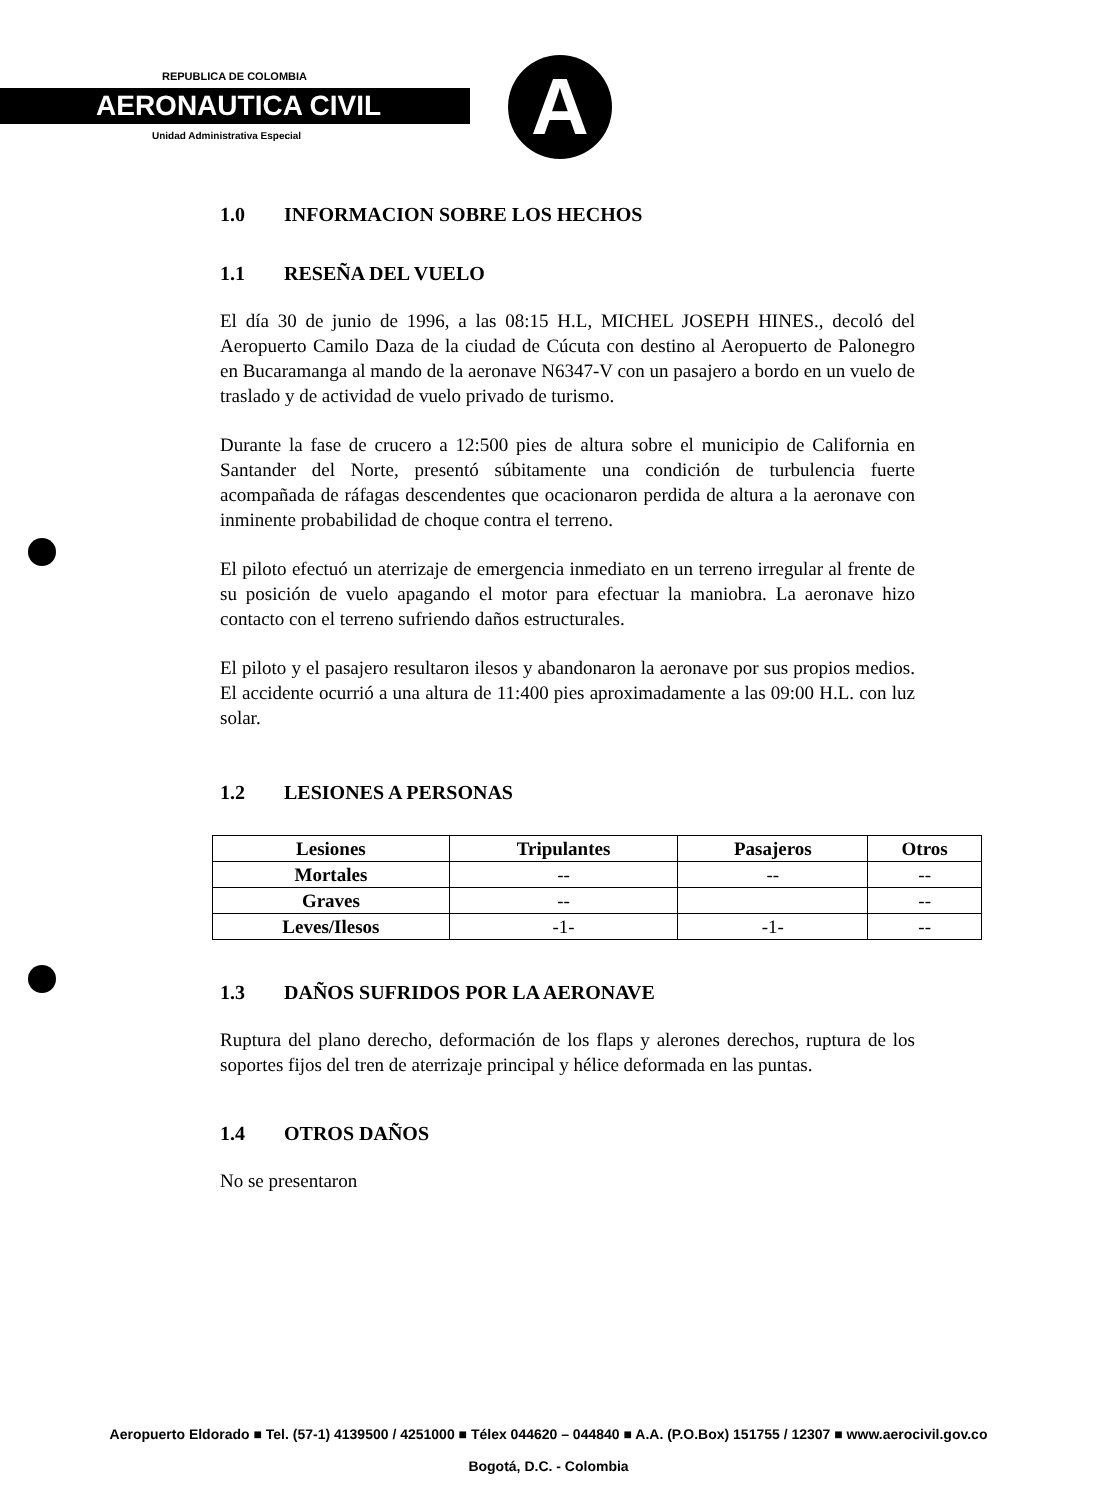REPUBLICA DE COLOMBIA
AERONAUTICA CIVIL
Unidad Administrativa Especial A
1.0 INFORMACION SOBRE LOS HECHOS
1.1 RESEÑA DEL VUELO
El día 30 de junio de 1996, a las 08:15 H.L, MICHEL JOSEPH HINES., decoló del Aeropuerto Camilo Daza de la ciudad de Cúcuta con destino al Aeropuerto de Palonegro en Bucaramanga al mando de la aeronave N6347-V con un pasajero a bordo en un vuelo de traslado y de actividad de vuelo privado de turismo.
Durante la fase de crucero a 12:500 pies de altura sobre el municipio de California en Santander del Norte, presentó súbitamente una condición de turbulencia fuerte acompañada de ráfagas descendentes que ocacionaron perdida de altura a la aeronave con inminente probabilidad de choque contra el terreno.
El piloto efectuó un aterrizaje de emergencia inmediato en un terreno irregular al frente de su posición de vuelo apagando el motor para efectuar la maniobra. La aeronave hizo contacto con el terreno sufriendo daños estructurales.
El piloto y el pasajero resultaron ilesos y abandonaron la aeronave por sus propios medios. El accidente ocurrió a una altura de 11:400 pies aproximadamente a las 09:00 H.L. con luz solar.
1.2 LESIONES A PERSONAS
| Lesiones | Tripulantes | Pasajeros | Otros |
| --- | --- | --- | --- |
| Mortales | -- | -- | -- |
| Graves | -- | | -- |
| Leves/Ilesos | -1- | -1- | -- |
1.3 DAÑOS SUFRIDOS POR LA AERONAVE
Ruptura del plano derecho, deformación de los flaps y alerones derechos, ruptura de los soportes fijos del tren de aterrizaje principal y hélice deformada en las puntas.
1.4 OTROS DAÑOS
No se presentaron
Aeropuerto Eldorado ■ Tel. (57-1) 4139500 / 4251000 ■ Télex 044620 – 044840 ■ A.A. (P.O.Box) 151755 / 12307 ■ www.aerocivil.gov.co
Bogotá, D.C. - Colombia